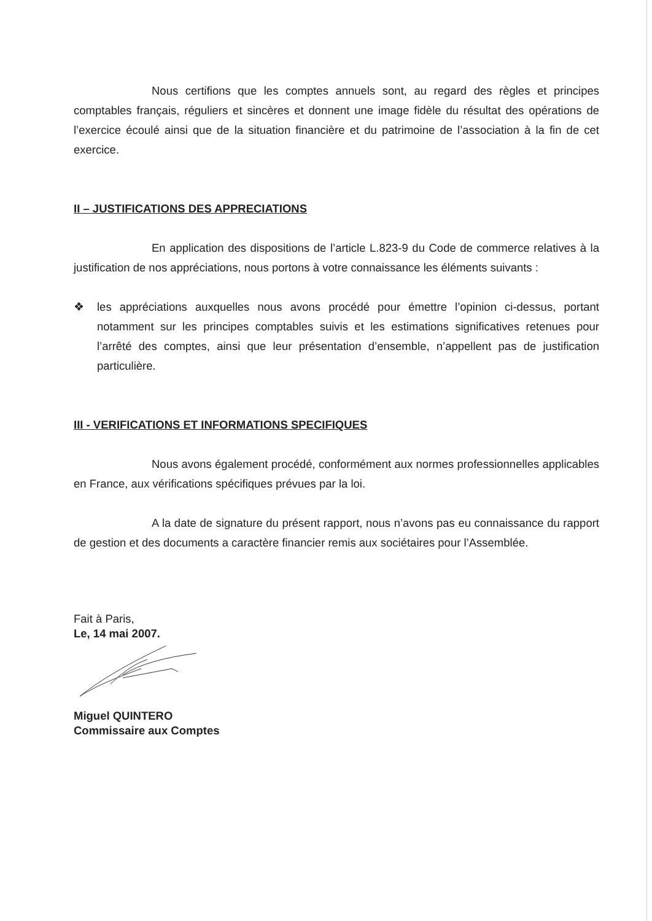Nous certifions que les comptes annuels sont, au regard des règles et principes comptables français, réguliers et sincères et donnent une image fidèle du résultat des opérations de l’exercice écoulé ainsi que de la situation financière et du patrimoine de l’association à la fin de cet exercice.
II – JUSTIFICATIONS DES APPRECIATIONS
En application des dispositions de l’article L.823-9 du Code de commerce relatives à la justification de nos appréciations, nous portons à votre connaissance les éléments suivants :
❖ les appréciations auxquelles nous avons procédé pour émettre l’opinion ci-dessus, portant notamment sur les principes comptables suivis et les estimations significatives retenues pour l’arrêté des comptes, ainsi que leur présentation d’ensemble, n’appellent pas de justification particulière.
III - VERIFICATIONS ET INFORMATIONS SPECIFIQUES
Nous avons également procédé, conformément aux normes professionnelles applicables en France, aux vérifications spécifiques prévues par la loi.
A la date de signature du présent rapport, nous n’avons pas eu connaissance du rapport de gestion et des documents a caractère financier remis aux sociétaires pour l’Assemblée.
Fait à Paris,
Le, 14 mai 2007.
Miguel QUINTERO
Commissaire aux Comptes